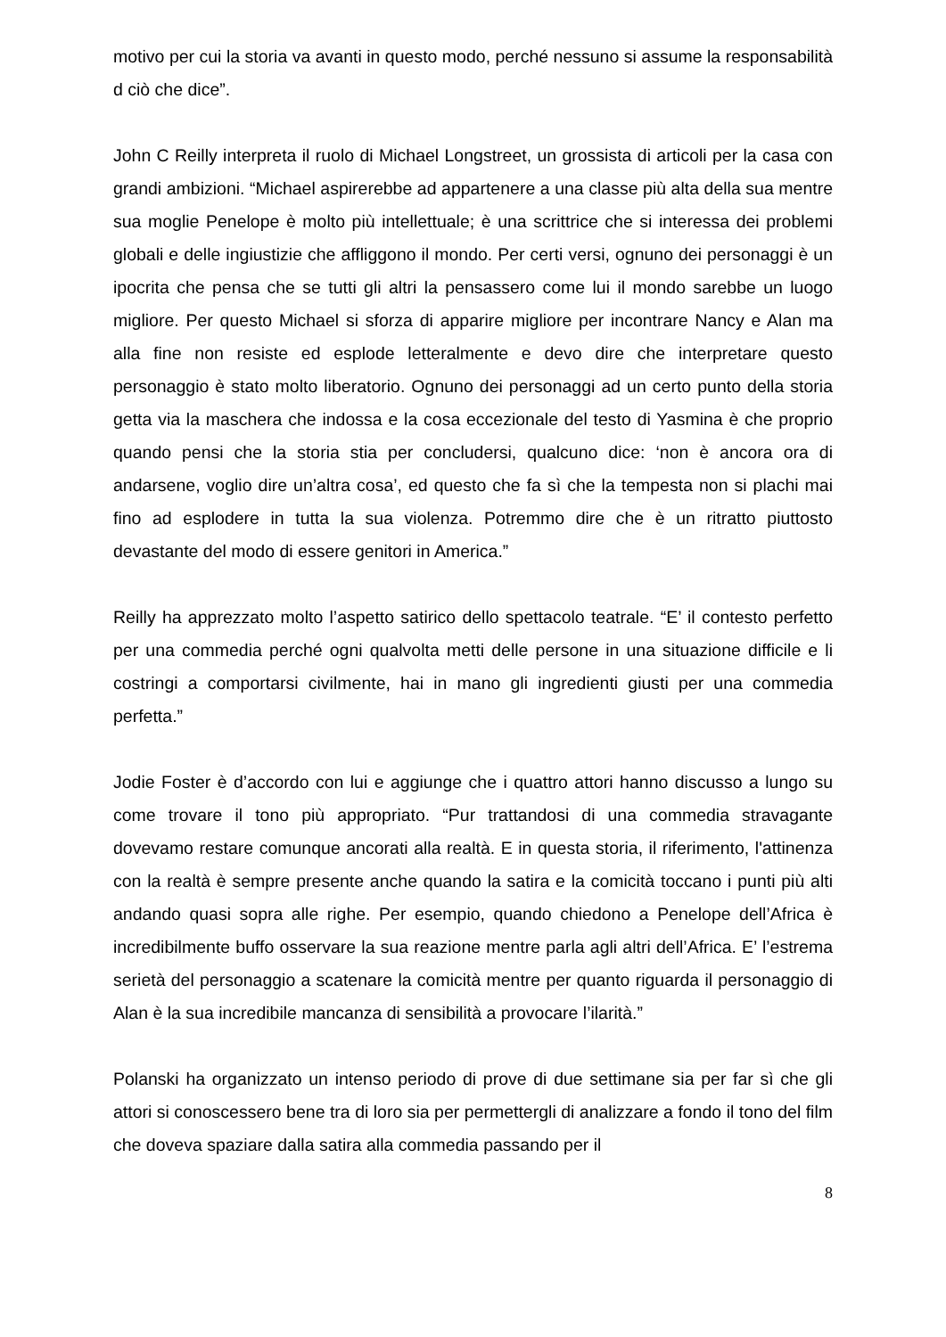motivo per cui la storia va avanti in questo modo, perché nessuno si assume la responsabilità d ciò che dice”.
John C Reilly interpreta il ruolo di Michael Longstreet, un grossista di articoli per la casa con grandi ambizioni. “Michael aspirerebbe ad appartenere a una classe più alta della sua mentre sua moglie Penelope è molto più intellettuale; è una scrittrice che si interessa dei problemi globali e delle ingiustizie che affliggono il mondo. Per certi versi, ognuno dei personaggi è un ipocrita che pensa che se tutti gli altri la pensassero come lui il mondo sarebbe un luogo migliore. Per questo Michael si sforza di apparire migliore per incontrare Nancy e Alan ma alla fine non resiste ed esplode letteralmente e devo dire che interpretare questo personaggio è stato molto liberatorio. Ognuno dei personaggi ad un certo punto della storia getta via la maschera che indossa e la cosa eccezionale del testo di Yasmina è che proprio quando pensi che la storia stia per concludersi, qualcuno dice: ‘non è ancora ora di andarsene, voglio dire un’altra cosa’, ed questo che fa sì che la tempesta non si plachi mai fino ad esplodere in tutta la sua violenza. Potremmo dire che è un ritratto piuttosto devastante del modo di essere genitori in America.”
Reilly ha apprezzato molto l’aspetto satirico dello spettacolo teatrale. “E’ il contesto perfetto per una commedia perché ogni qualvolta metti delle persone in una situazione difficile e li costringi a comportarsi civilmente, hai in mano gli ingredienti giusti per una commedia perfetta.”
Jodie Foster è d’accordo con lui e aggiunge che i quattro attori hanno discusso a lungo su come trovare il tono più appropriato. “Pur trattandosi di una commedia stravagante dovevamo restare comunque ancorati alla realtà. E in questa storia, il riferimento, l'attinenza con la realtà è sempre presente anche quando la satira e la comicità toccano i punti più alti andando quasi sopra alle righe. Per esempio, quando chiedono a Penelope dell’Africa è incredibilmente buffo osservare la sua reazione mentre parla agli altri dell’Africa. E’ l’estrema serietà del personaggio a scatenare la comicità mentre per quanto riguarda il personaggio di Alan è la sua incredibile mancanza di sensibilità a provocare l’ilarità.”
Polanski ha organizzato un intenso periodo di prove di due settimane sia per far sì che gli attori si conoscessero bene tra di loro sia per permettergli di analizzare a fondo il tono del film che doveva spaziare dalla satira alla commedia passando per il
8